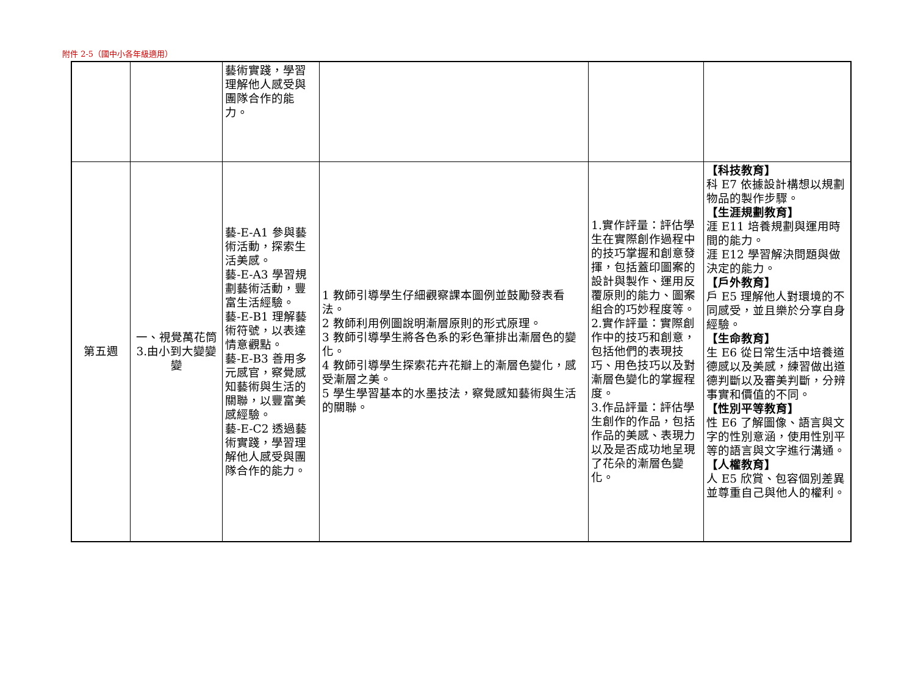附件 2-5（國中小各年級適用）
| | | 藝術實踐，學習理解他人感受與團隊合作的能力。 | | | |
| 第五週 | 一、視覺萬花筒 3.由小到大變變變 | 藝-E-A1 參與藝術活動，探索生活美感。 藝-E-A3 學習規劃藝術活動，豐富生活經驗。 藝-E-B1 理解藝術符號，以表達情意觀點。 藝-E-B3 善用多元感官，察覺感知藝術與生活的關聯，以豐富美感經驗。 藝-E-C2 透過藝術實踐，學習理解他人感受與團隊合作的能力。 | 1 教師引導學生仔細觀察課本圖例並鼓勵發表看法。 2 教師利用例圖說明漸層原則的形式原理。 3 教師引導學生將各色系的彩色筆排出漸層色的變化。 4 教師引導學生探索花卉花瓣上的漸層色變化，感受漸層之美。 5 學生學習基本的水墨技法，察覺感知藝術與生活的關聯。 | 1.實作評量：評估學生在實際創作過程中的技巧掌握和創意發揮，包括蓋印圖案的設計與製作、運用反覆原則的能力、圖案組合的巧妙程度等。 2.實作評量：實際創作中的技巧和創意，包括他們的表現技巧、用色技巧以及對漸層色變化的掌握程度。 3.作品評量：評估學生創作的作品，包括作品的美感、表現力以及是否成功地呈現了花朵的漸層色變化。 | 【科技教育】 科 E7 依據設計構想以規劃物品的製作步驟。 【生涯規劃教育】 涯 E11 培養規劃與運用時間的能力。 涯 E12 學習解決問題與做決定的能力。 【戶外教育】 戶 E5 理解他人對環境的不同感受，並且樂於分享自身經驗。 【生命教育】 生 E6 從日常生活中培養道德感以及美感，練習做出道德判斷以及審美判斷，分辨事實和價值的不同。 【性別平等教育】 性 E6 了解圖像、語言與文字的性別意涵，使用性別平等的語言與文字進行溝通。 【人權教育】 人 E5 欣賞、包容個別差異並尊重自己與他人的權利。 |